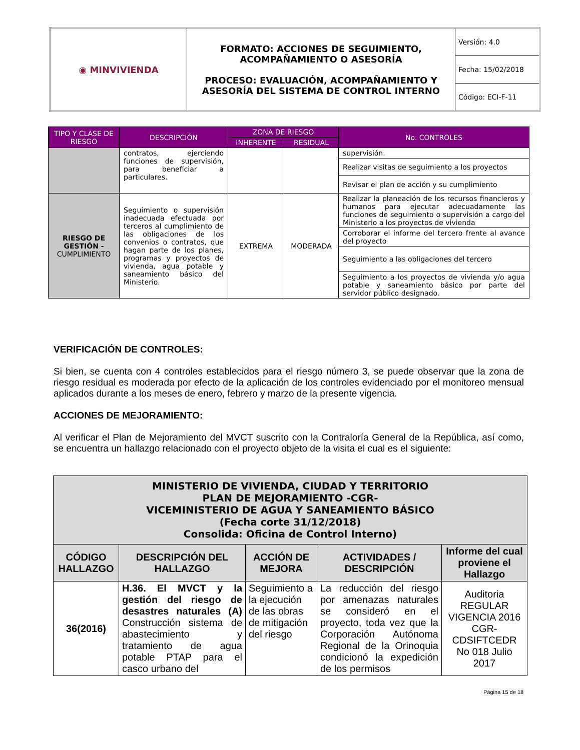| ◉ MINVIVIENDA | FORMATO: ACCIONES DE SEGUIMIENTO, ACOMPAÑAMIENTO O ASESORÍA PROCESO: EVALUACIÓN, ACOMPAÑAMIENTO Y ASESORÍA DEL SISTEMA DE CONTROL INTERNO | Versión: 4.0 |
| | | Fecha: 15/02/2018 |
| | | Código: ECI-F-11 |
| TIPO Y CLASE DE RIESGO | DESCRIPCIÓN | ZONA DE RIESGO | | No. CONTROLES |
| --- | --- | --- | --- | --- |
| | | INHERENTE | RESIDUAL | |
| | contratos, ejerciendo funciones de supervisión, para beneficiar a particulares. | | | supervisión. |
| | | | | Realizar visitas de seguimiento a los proyectos |
| | | | | Revisar el plan de acción y su cumplimiento |
| RIESGO DE GESTIÓN - CUMPLIMIENTO | Seguimiento o supervisión inadecuada efectuada por terceros al cumplimiento de las obligaciones de los convenios o contratos, que hagan parte de los planes, programas y proyectos de vivienda, agua potable y saneamiento básico del Ministerio. | EXTREMA | MODERADA | Realizar la planeación de los recursos financieros y humanos para ejecutar adecuadamente las funciones de seguimiento o supervisión a cargo del Ministerio a los proyectos de vivienda |
| | | | | Corroborar el informe del tercero frente al avance del proyecto |
| | | | | Seguimiento a las obligaciones del tercero |
| | | | | Seguimiento a los proyectos de vivienda y/o agua potable y saneamiento básico por parte del servidor público designado. |
VERIFICACIÓN DE CONTROLES:
Si bien, se cuenta con 4 controles establecidos para el riesgo número 3, se puede observar que la zona de riesgo residual es moderada por efecto de la aplicación de los controles evidenciado por el monitoreo mensual aplicados durante a los meses de enero, febrero y marzo de la presente vigencia.
ACCIONES DE MEJORAMIENTO:
Al verificar el Plan de Mejoramiento del MVCT suscrito con la Contraloría General de la República, así como, se encuentra un hallazgo relacionado con el proyecto objeto de la visita el cual es el siguiente:
| MINISTERIO DE VIVIENDA, CIUDAD Y TERRITORIO PLAN DE MEJORAMIENTO -CGR- VICEMINISTERIO DE AGUA Y SANEAMIENTO BÁSICO (Fecha corte 31/12/2018) Consolida: Oficina de Control Interno) | | | | |
| --- | --- | --- | --- | --- |
| CÓDIGO HALLAZGO | DESCRIPCIÓN DEL HALLAZGO | ACCIÓN DE MEJORA | ACTIVIDADES / DESCRIPCIÓN | Informe del cual proviene el Hallazgo |
| 36(2016) | H.36. El MVCT y la gestión del riesgo de desastres naturales (A) Construcción sistema de abastecimiento y tratamiento de agua potable PTAP para el casco urbano del | Seguimiento a la ejecución de las obras de mitigación del riesgo | La reducción del riesgo por amenazas naturales se consideró en el proyecto, toda vez que la Corporación Autónoma Regional de la Orinoquia condicionó la expedición de los permisos | Auditoria REGULAR VIGENCIA 2016 CGR-CDSIFTCEDR No 018 Julio 2017 |
Página 15 de 18